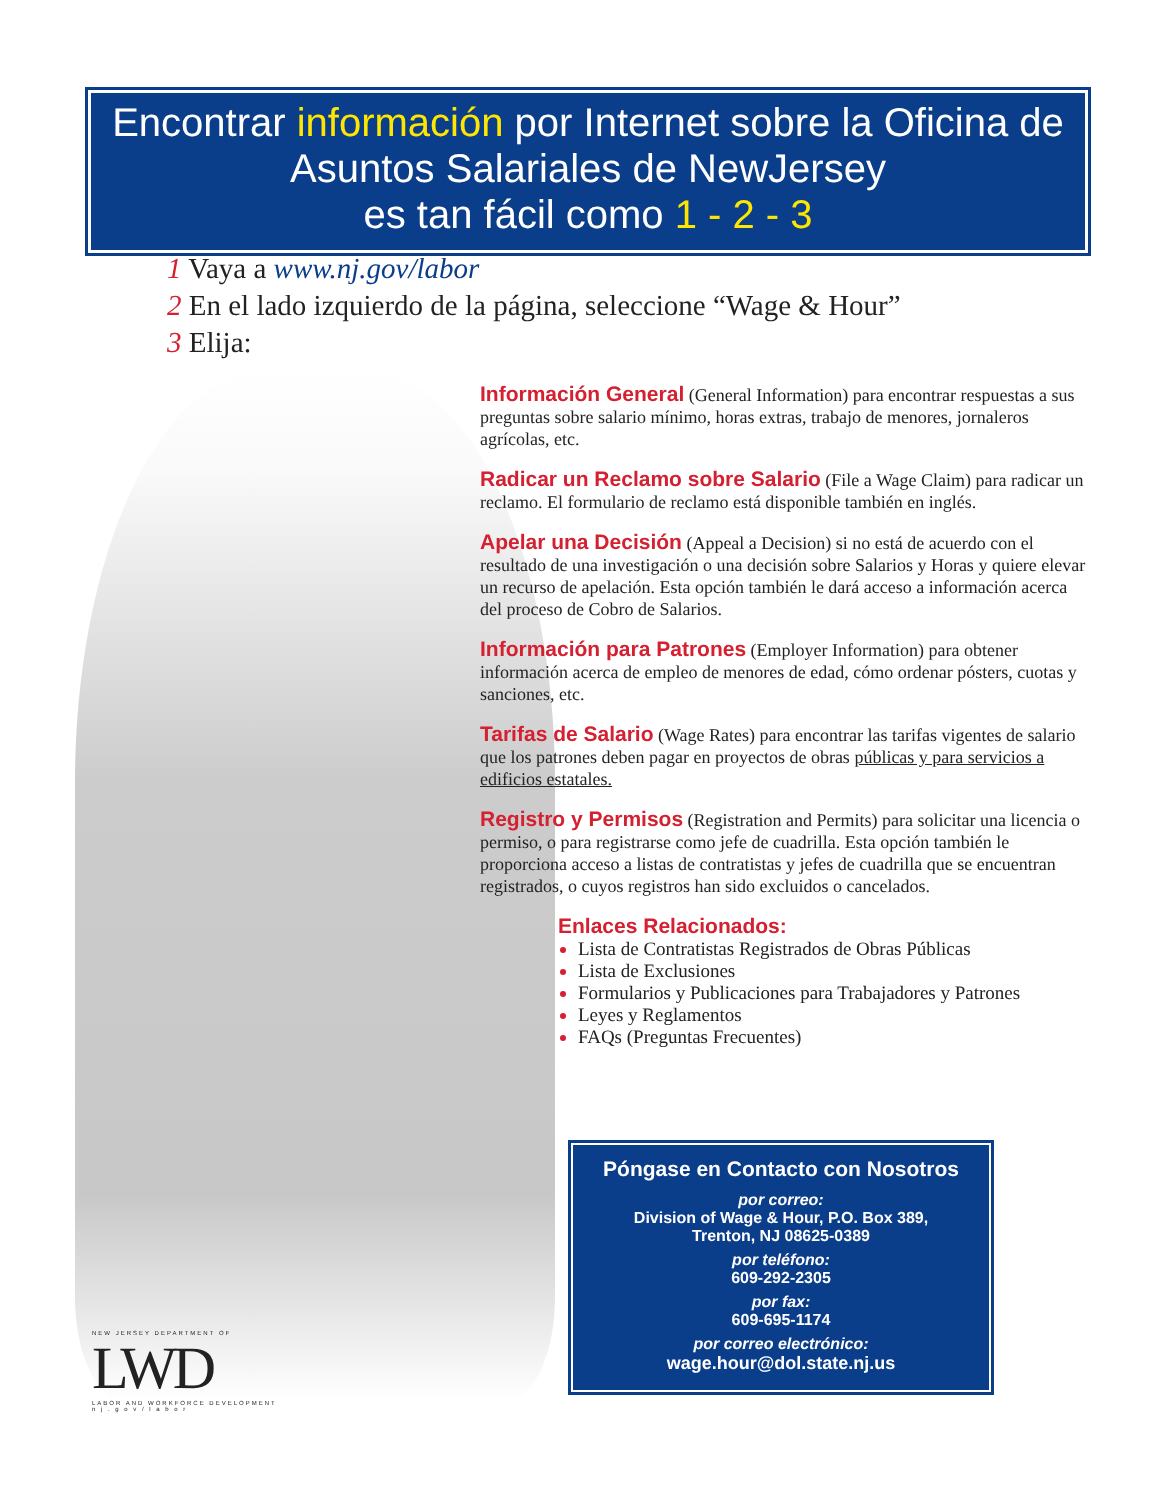Encontrar información por Internet sobre la Oficina de Asuntos Salariales de NewJersey
es tan fácil como 1 - 2 - 3
1 Vaya a www.nj.gov/labor
2 En el lado izquierdo de la página, seleccione “Wage & Hour”
3 Elija:
Información General
(General Information) para encontrar respuestas a sus preguntas sobre salario mínimo, horas extras, trabajo de menores, jornaleros agrícolas, etc.
Radicar un Reclamo sobre Salario
(File a Wage Claim) para radicar un reclamo. El formulario de reclamo está disponible también en inglés.
Apelar una Decisión
(Appeal a Decision) si no está de acuerdo con el resultado de una investigación o una decisión sobre Salarios y Horas y quiere elevar un recurso de apelación. Esta opción también le dará acceso a información acerca del proceso de Cobro de Salarios.
Información para Patrones
(Employer Information) para obtener información acerca de empleo de menores de edad, cómo ordenar pósters, cuotas y sanciones, etc.
Tarifas de Salario
(Wage Rates) para encontrar las tarifas vigentes de salario que los patrones deben pagar en proyectos de obras públicas y para servicios a edificios estatales.
Registro y Permisos
(Registration and Permits) para solicitar una licencia o permiso, o para registrarse como jefe de cuadrilla. Esta opción también le proporciona acceso a listas de contratistas y jefes de cuadrilla que se encuentran registrados, o cuyos registros han sido excluidos o cancelados.
Enlaces Relacionados:
Lista de Contratistas Registrados de Obras Públicas
Lista de Exclusiones
Formularios y Publicaciones para Trabajadores y Patrones
Leyes y Reglamentos
FAQs (Preguntas Frecuentes)
Póngase en Contacto con Nosotros
por correo:
Division of Wage & Hour, P.O. Box 389,
Trenton, NJ 08625-0389
por teléfono:
609-292-2305
por fax:
609-695-1174
por correo electrónico:
wage.hour@dol.state.nj.us
NEW JERSEY DEPARTMENT OF
LWD
LABOR AND WORKFORCE DEVELOPMENT
n j . g o v / l a b o r